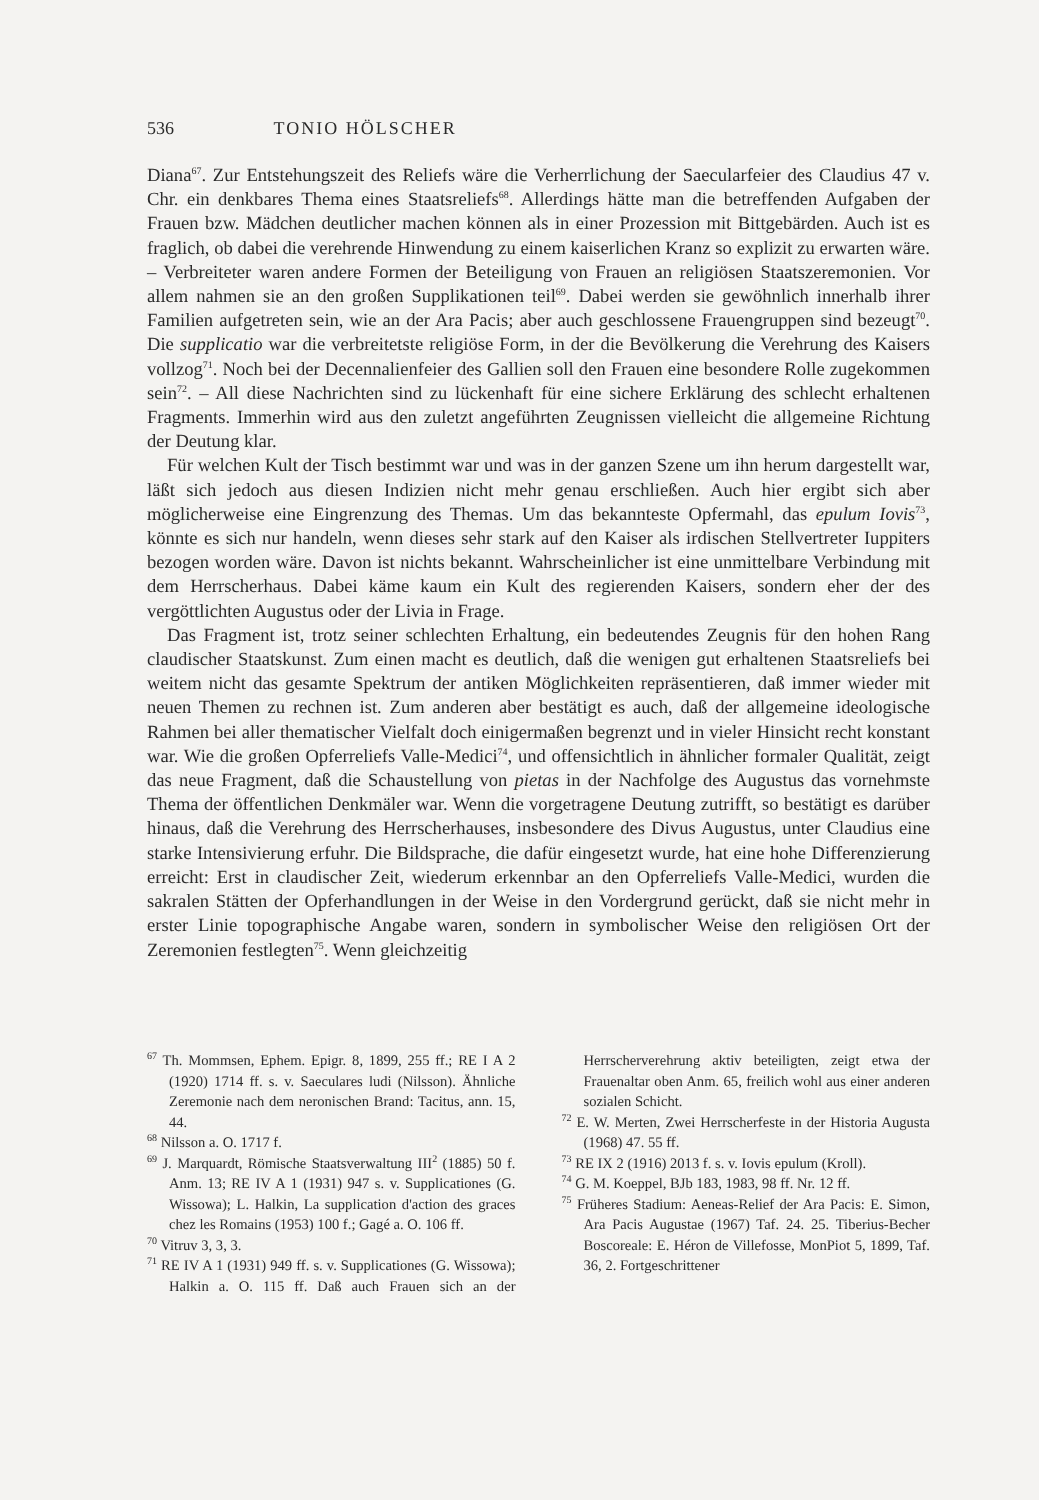536 TONIO HÖLSCHER
Diana<sup>67</sup>. Zur Entstehungszeit des Reliefs wäre die Verherrlichung der Saecularfeier des Claudius 47 v. Chr. ein denkbares Thema eines Staatsreliefs<sup>68</sup>. Allerdings hätte man die betreffenden Aufgaben der Frauen bzw. Mädchen deutlicher machen können als in einer Prozession mit Bittgebärden. Auch ist es fraglich, ob dabei die verehrende Hinwendung zu einem kaiserlichen Kranz so explizit zu erwarten wäre. – Verbreiteter waren andere Formen der Beteiligung von Frauen an religiösen Staatszeremonien. Vor allem nahmen sie an den großen Supplikationen teil<sup>69</sup>. Dabei werden sie gewöhnlich innerhalb ihrer Familien aufgetreten sein, wie an der Ara Pacis; aber auch geschlossene Frauengruppen sind bezeugt<sup>70</sup>. Die supplicatio war die verbreitetste religiöse Form, in der die Bevölkerung die Verehrung des Kaisers vollzog<sup>71</sup>. Noch bei der Decennalienfeier des Gallien soll den Frauen eine besondere Rolle zugekommen sein<sup>72</sup>. – All diese Nachrichten sind zu lückenhaft für eine sichere Erklärung des schlecht erhaltenen Fragments. Immerhin wird aus den zuletzt angeführten Zeugnissen vielleicht die allgemeine Richtung der Deutung klar.
Für welchen Kult der Tisch bestimmt war und was in der ganzen Szene um ihn herum dargestellt war, läßt sich jedoch aus diesen Indizien nicht mehr genau erschließen. Auch hier ergibt sich aber möglicherweise eine Eingrenzung des Themas. Um das bekannteste Opfermahl, das epulum Iovis<sup>73</sup>, könnte es sich nur handeln, wenn dieses sehr stark auf den Kaiser als irdischen Stellvertreter Iuppiters bezogen worden wäre. Davon ist nichts bekannt. Wahrscheinlicher ist eine unmittelbare Verbindung mit dem Herrscherhaus. Dabei käme kaum ein Kult des regierenden Kaisers, sondern eher der des vergöttlichten Augustus oder der Livia in Frage.
Das Fragment ist, trotz seiner schlechten Erhaltung, ein bedeutendes Zeugnis für den hohen Rang claudischer Staatskunst. Zum einen macht es deutlich, daß die wenigen gut erhaltenen Staatsreliefs bei weitem nicht das gesamte Spektrum der antiken Möglichkeiten repräsentieren, daß immer wieder mit neuen Themen zu rechnen ist. Zum anderen aber bestätigt es auch, daß der allgemeine ideologische Rahmen bei aller thematischer Vielfalt doch einigermaßen begrenzt und in vieler Hinsicht recht konstant war. Wie die großen Opferreliefs Valle-Medici<sup>74</sup>, und offensichtlich in ähnlicher formaler Qualität, zeigt das neue Fragment, daß die Schaustellung von pietas in der Nachfolge des Augustus das vornehmste Thema der öffentlichen Denkmäler war. Wenn die vorgetragene Deutung zutrifft, so bestätigt es darüber hinaus, daß die Verehrung des Herrscherhauses, insbesondere des Divus Augustus, unter Claudius eine starke Intensivierung erfuhr. Die Bildsprache, die dafür eingesetzt wurde, hat eine hohe Differenzierung erreicht: Erst in claudischer Zeit, wiederum erkennbar an den Opferreliefs Valle-Medici, wurden die sakralen Stätten der Opferhandlungen in der Weise in den Vordergrund gerückt, daß sie nicht mehr in erster Linie topographische Angabe waren, sondern in symbolischer Weise den religiösen Ort der Zeremonien festlegten<sup>75</sup>. Wenn gleichzeitig
<sup>67</sup> Th. Mommsen, Ephem. Epigr. 8, 1899, 255 ff.; RE I A 2 (1920) 1714 ff. s. v. Saeculares ludi (Nilsson). Ähnliche Zeremonie nach dem neronischen Brand: Tacitus, ann. 15, 44.
<sup>68</sup> Nilsson a. O. 1717 f.
<sup>69</sup> J. Marquardt, Römische Staatsverwaltung III<sup>2</sup> (1885) 50 f. Anm. 13; RE IV A 1 (1931) 947 s. v. Supplicationes (G. Wissowa); L. Halkin, La supplication d'action des graces chez les Romains (1953) 100 f.; Gagé a. O. 106 ff.
<sup>70</sup> Vitruv 3, 3, 3.
<sup>71</sup> RE IV A 1 (1931) 949 ff. s. v. Supplicationes (G. Wissowa); Halkin a. O. 115 ff. Daß auch Frauen sich an der Herrscherverehrung aktiv beteiligten, zeigt etwa der Frauenaltar oben Anm. 65, freilich wohl aus einer anderen sozialen Schicht.
<sup>72</sup> E. W. Merten, Zwei Herrscherfeste in der Historia Augusta (1968) 47. 55 ff.
<sup>73</sup> RE IX 2 (1916) 2013 f. s. v. Iovis epulum (Kroll).
<sup>74</sup> G. M. Koeppel, BJb 183, 1983, 98 ff. Nr. 12 ff.
<sup>75</sup> Früheres Stadium: Aeneas-Relief der Ara Pacis: E. Simon, Ara Pacis Augustae (1967) Taf. 24. 25. Tiberius-Becher Boscoreale: E. Héron de Villefosse, MonPiot 5, 1899, Taf. 36, 2. Fortgeschrittener